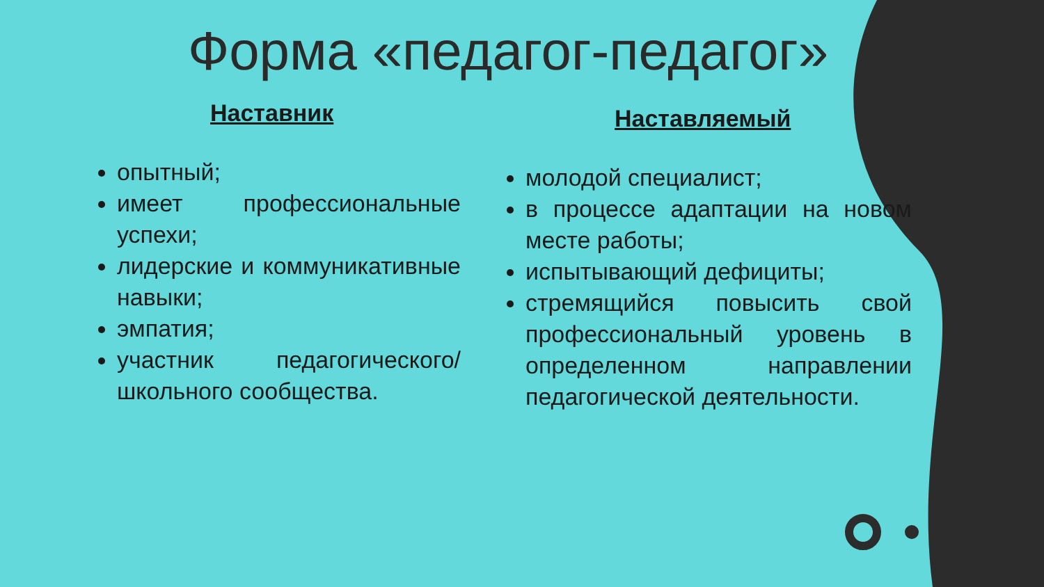Форма «педагог-педагог»
Наставник
опытный;
имеет профессиональные успехи;
лидерские и коммуникативные навыки;
эмпатия;
участник педагогического/школьного сообщества.
Наставляемый
молодой специалист;
в процессе адаптации на новом месте работы;
испытывающий дефициты;
стремящийся повысить свой профессиональный уровень в определенном направлении педагогической деятельности.